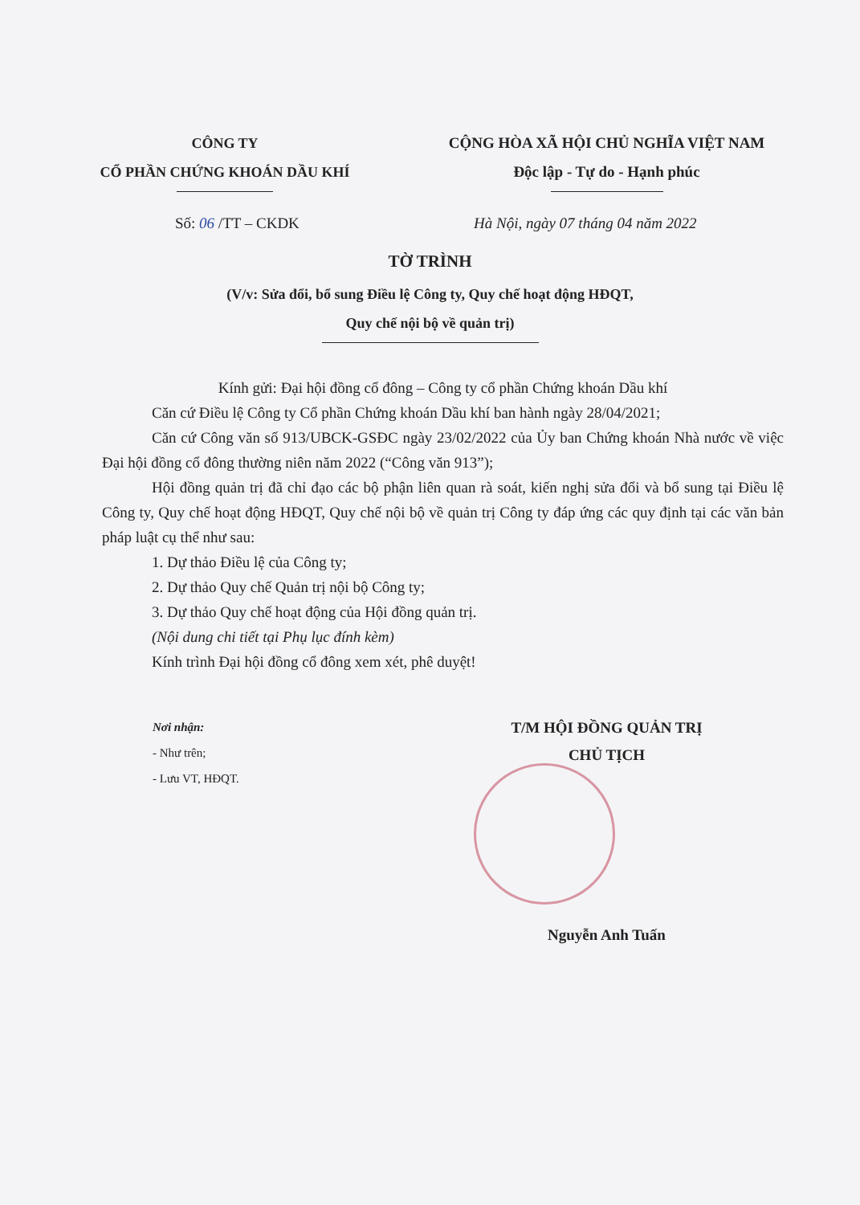CÔNG TY
CỔ PHẦN CHỨNG KHOÁN DẦU KHÍ
CỘNG HÒA XÃ HỘI CHỦ NGHĨA VIỆT NAM
Độc lập - Tự do - Hạnh phúc
Số: 06 /TT – CKDK Hà Nội, ngày 07 tháng 04 năm 2022
TỜ TRÌNH
(V/v: Sửa đổi, bổ sung Điều lệ Công ty, Quy chế hoạt động HĐQT,
Quy chế nội bộ về quản trị)
Kính gửi: Đại hội đồng cổ đông – Công ty cổ phần Chứng khoán Dầu khí
Căn cứ Điều lệ Công ty Cổ phần Chứng khoán Dầu khí ban hành ngày 28/04/2021;
Căn cứ Công văn số 913/UBCK-GSĐC ngày 23/02/2022 của Ủy ban Chứng khoán Nhà nước về việc Đại hội đồng cổ đông thường niên năm 2022 (“Công văn 913”);
Hội đồng quản trị đã chỉ đạo các bộ phận liên quan rà soát, kiến nghị sửa đổi và bổ sung tại Điều lệ Công ty, Quy chế hoạt động HĐQT, Quy chế nội bộ về quản trị Công ty đáp ứng các quy định tại các văn bản pháp luật cụ thể như sau:
1. Dự thảo Điều lệ của Công ty;
2. Dự thảo Quy chế Quản trị nội bộ Công ty;
3. Dự thảo Quy chế hoạt động của Hội đồng quản trị.
(Nội dung chi tiết tại Phụ lục đính kèm)
Kính trình Đại hội đồng cổ đông xem xét, phê duyệt!
Nơi nhận:
- Như trên;
- Lưu VT, HĐQT.
T/M HỘI ĐỒNG QUẢN TRỊ
CHỦ TỊCH
Nguyễn Anh Tuấn